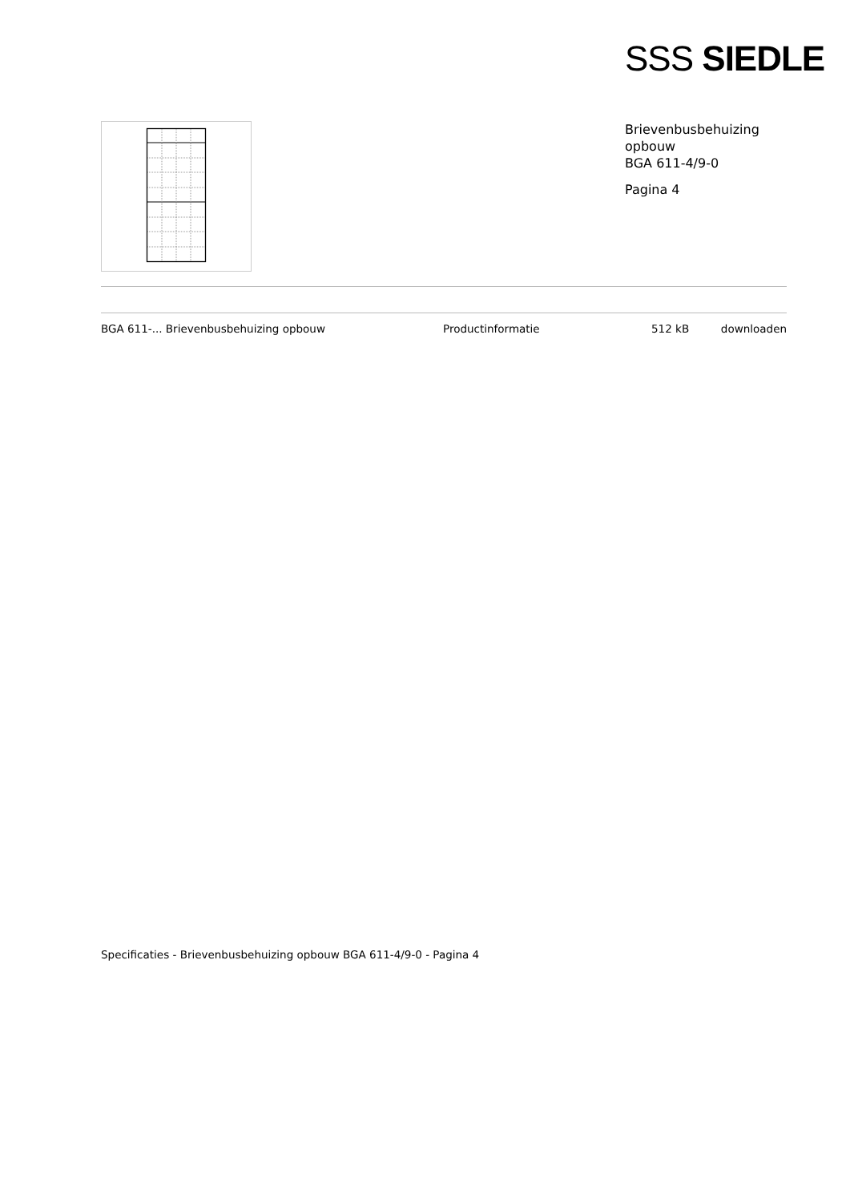SSS SIEDLE
Brievenbusbehuizing
opbouw
BGA 611-4/9-0
Pagina 4
| BGA 611-... Brievenbusbehuizing opbouw | Productinformatie | 512 kB | downloaden |
Specificaties - Brievenbusbehuizing opbouw BGA 611-4/9-0 - Pagina 4